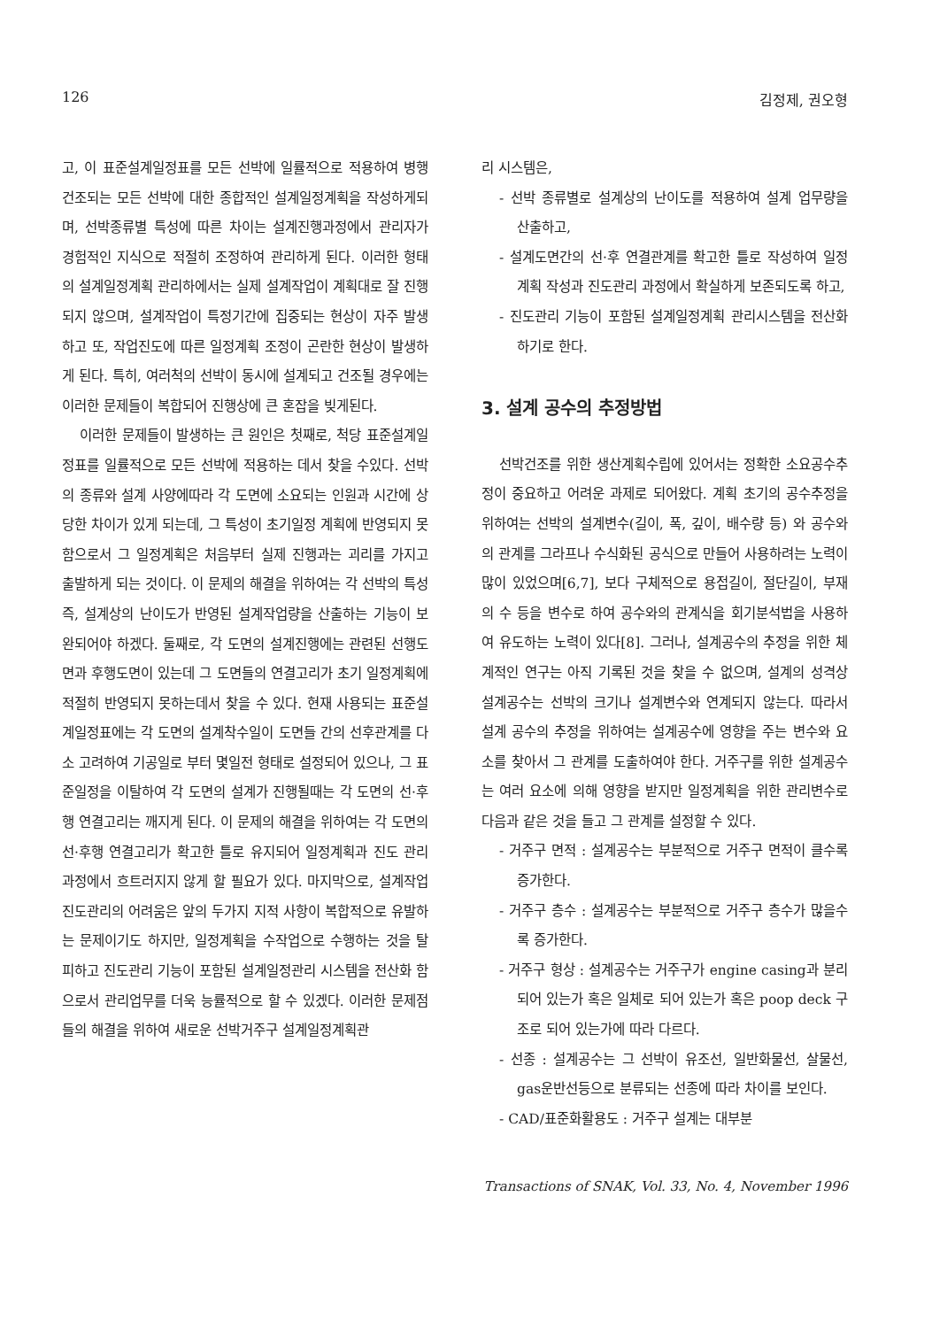126 김정제, 권오형
고, 이 표준설계일정표를 모든 선박에 일률적으로 적용하여 병행 건조되는 모든 선박에 대한 종합적인 설계일정계획을 작성하게되며, 선박종류별 특성에 따른 차이는 설계진행과정에서 관리자가 경험적인 지식으로 적절히 조정하여 관리하게 된다. 이러한 형태의 설계일정계획 관리하에서는 실제 설계작업이 계획대로 잘 진행되지 않으며, 설계작업이 특정기간에 집중되는 현상이 자주 발생 하고 또, 작업진도에 따른 일정계획 조정이 곤란한 현상이 발생하게 된다. 특히, 여러척의 선박이 동시에 설계되고 건조될 경우에는 이러한 문제들이 복합되어 진행상에 큰 혼잡을 빚게된다.
이러한 문제들이 발생하는 큰 원인은 첫째로, 척당 표준설계일정표를 일률적으로 모든 선박에 적용하는 데서 찾을 수있다. 선박의 종류와 설계 사양에따라 각 도면에 소요되는 인원과 시간에 상당한 차이가 있게 되는데, 그 특성이 초기일정 계획에 반영되지 못함으로서 그 일정계획은 처음부터 실제 진행과는 괴리를 가지고 출발하게 되는 것이다. 이 문제의 해결을 위하여는 각 선박의 특성 즉, 설계상의 난이도가 반영된 설계작업량을 산출하는 기능이 보완되어야 하겠다. 둘째로, 각 도면의 설계진행에는 관련된 선행도면과 후행도면이 있는데 그 도면들의 연결고리가 초기 일정계획에 적절히 반영되지 못하는데서 찾을 수 있다. 현재 사용되는 표준설계일정표에는 각 도면의 설계착수일이 도면들 간의 선후관계를 다소 고려하여 기공일로 부터 몇일전 형태로 설정되어 있으나, 그 표준일정을 이탈하여 각 도면의 설계가 진행될때는 각 도면의 선·후행 연결고리는 깨지게 된다. 이 문제의 해결을 위하여는 각 도면의 선·후행 연결고리가 확고한 틀로 유지되어 일정계획과 진도 관리 과정에서 흐트러지지 않게 할 필요가 있다. 마지막으로, 설계작업 진도관리의 어려움은 앞의 두가지 지적 사항이 복합적으로 유발하는 문제이기도 하지만, 일정계획을 수작업으로 수행하는 것을 탈피하고 진도관리 기능이 포함된 설계일정관리 시스템을 전산화 함으로서 관리업무를 더욱 능률적으로 할 수 있겠다. 이러한 문제점들의 해결을 위하여 새로운 선박거주구 설계일정계획관
리 시스템은,
- 선박 종류별로 설계상의 난이도를 적용하여 설계 업무량을 산출하고,
- 설계도면간의 선·후 연결관계를 확고한 틀로 작성하여 일정계획 작성과 진도관리 과정에서 확실하게 보존되도록 하고,
- 진도관리 기능이 포함된 설계일정계획 관리시스템을 전산화하기로 한다.
3. 설계 공수의 추정방법
선박건조를 위한 생산계획수립에 있어서는 정확한 소요공수추정이 중요하고 어려운 과제로 되어왔다. 계획 초기의 공수추정을 위하여는 선박의 설계변수(길이, 폭, 깊이, 배수량 등) 와 공수와의 관계를 그라프나 수식화된 공식으로 만들어 사용하려는 노력이 많이 있었으며[6,7], 보다 구체적으로 용접길이, 절단길이, 부재의 수 등을 변수로 하여 공수와의 관계식을 회기분석법을 사용하여 유도하는 노력이 있다[8]. 그러나, 설계공수의 추정을 위한 체계적인 연구는 아직 기록된 것을 찾을 수 없으며, 설계의 성격상 설계공수는 선박의 크기나 설계변수와 연계되지 않는다. 따라서 설계 공수의 추정을 위하여는 설계공수에 영향을 주는 변수와 요소를 찾아서 그 관계를 도출하여야 한다. 거주구를 위한 설계공수는 여러 요소에 의해 영향을 받지만 일정계획을 위한 관리변수로 다음과 같은 것을 들고 그 관계를 설정할 수 있다.
- 거주구 면적 : 설계공수는 부분적으로 거주구 면적이 클수록 증가한다.
- 거주구 층수 : 설계공수는 부분적으로 거주구 층수가 많을수록 증가한다.
- 거주구 형상 : 설계공수는 거주구가 engine casing과 분리되어 있는가 혹은 일체로 되어 있는가 혹은 poop deck 구조로 되어 있는가에 따라 다르다.
- 선종 : 설계공수는 그 선박이 유조선, 일반화물선, 살물선, gas운반선등으로 분류되는 선종에 따라 차이를 보인다.
- CAD/표준화활용도 : 거주구 설계는 대부분
Transactions of SNAK, Vol. 33, No. 4, November 1996